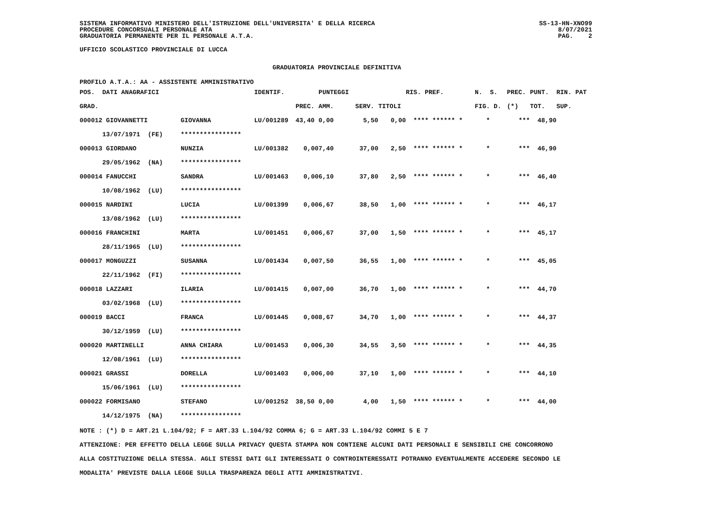SISTEMA INFORMATIVO MINISTERO DELL'ISTRUZIONE DELL'UNIVERSITA' E DELLA RICERCA
PROCEDURE CONCORSUALI PERSONALE ATA
GRADUATORIA PERMANENTE PER IL PERSONALE A.T.A.
SS-13-HN-XNO99
8/07/2021
PAG. 2
UFFICIO SCOLASTICO PROVINCIALE DI LUCCA
GRADUATORIA PROVINCIALE DEFINITIVA
PROFILO A.T.A.: AA - ASSISTENTE AMMINISTRATIVO
| POS. DATI ANAGRAFICI | | IDENTIF. | | PUNTEGGI | | | RIS. PREF. | N. S. | PREC. | PUNT. RIN. PAT |
| --- | --- | --- | --- | --- | --- | --- | --- | --- | --- | --- |
| GRAD. | | | PREC. | AMM. | SERV. | TITOLI | | FIG. D. | (*) | TOT. SUP. |
| 000012 GIOVANNETTI | GIOVANNA | LU/001289 | 43,40 | 0,00 | 5,50 | 0,00 | **** ****** * | * | *** | 48,90 |
| 13/07/1971 (FE) | **************** | | | | | | | | | |
| 000013 GIORDANO | NUNZIA | LU/001382 | 0,00 | 7,40 | 37,00 | 2,50 | **** ****** * | * | *** | 46,90 |
| 29/05/1962 (NA) | **************** | | | | | | | | | |
| 000014 FANUCCHI | SANDRA | LU/001463 | 0,00 | 6,10 | 37,80 | 2,50 | **** ****** * | * | *** | 46,40 |
| 10/08/1962 (LU) | **************** | | | | | | | | | |
| 000015 NARDINI | LUCIA | LU/001399 | 0,00 | 6,67 | 38,50 | 1,00 | **** ****** * | * | *** | 46,17 |
| 13/08/1962 (LU) | **************** | | | | | | | | | |
| 000016 FRANCHINI | MARTA | LU/001451 | 0,00 | 6,67 | 37,00 | 1,50 | **** ****** * | * | *** | 45,17 |
| 28/11/1965 (LU) | **************** | | | | | | | | | |
| 000017 MONGUZZI | SUSANNA | LU/001434 | 0,00 | 7,50 | 36,55 | 1,00 | **** ****** * | * | *** | 45,05 |
| 22/11/1962 (FI) | **************** | | | | | | | | | |
| 000018 LAZZARI | ILARIA | LU/001415 | 0,00 | 7,00 | 36,70 | 1,00 | **** ****** * | * | *** | 44,70 |
| 03/02/1968 (LU) | **************** | | | | | | | | | |
| 000019 BACCI | FRANCA | LU/001445 | 0,00 | 8,67 | 34,70 | 1,00 | **** ****** * | * | *** | 44,37 |
| 30/12/1959 (LU) | **************** | | | | | | | | | |
| 000020 MARTINELLI | ANNA CHIARA | LU/001453 | 0,00 | 6,30 | 34,55 | 3,50 | **** ****** * | * | *** | 44,35 |
| 12/08/1961 (LU) | **************** | | | | | | | | | |
| 000021 GRASSI | DORELLA | LU/001403 | 0,00 | 6,00 | 37,10 | 1,00 | **** ****** * | * | *** | 44,10 |
| 15/06/1961 (LU) | **************** | | | | | | | | | |
| 000022 FORMISANO | STEFANO | LU/001252 | 38,50 | 0,00 | 4,00 | 1,50 | **** ****** * | * | *** | 44,00 |
| 14/12/1975 (NA) | **************** | | | | | | | | | |
NOTE : (*) D = ART.21 L.104/92; F = ART.33 L.104/92 COMMA 6; G = ART.33 L.104/92 COMMI 5 E 7
ATTENZIONE: PER EFFETTO DELLA LEGGE SULLA PRIVACY QUESTA STAMPA NON CONTIENE ALCUNI DATI PERSONALI E SENSIBILI CHE CONCORRONO
ALLA COSTITUZIONE DELLA STESSA. AGLI STESSI DATI GLI INTERESSATI O CONTROINTERESSATI POTRANNO EVENTUALMENTE ACCEDERE SECONDO LE
MODALITA' PREVISTE DALLA LEGGE SULLA TRASPARENZA DEGLI ATTI AMMINISTRATIVI.